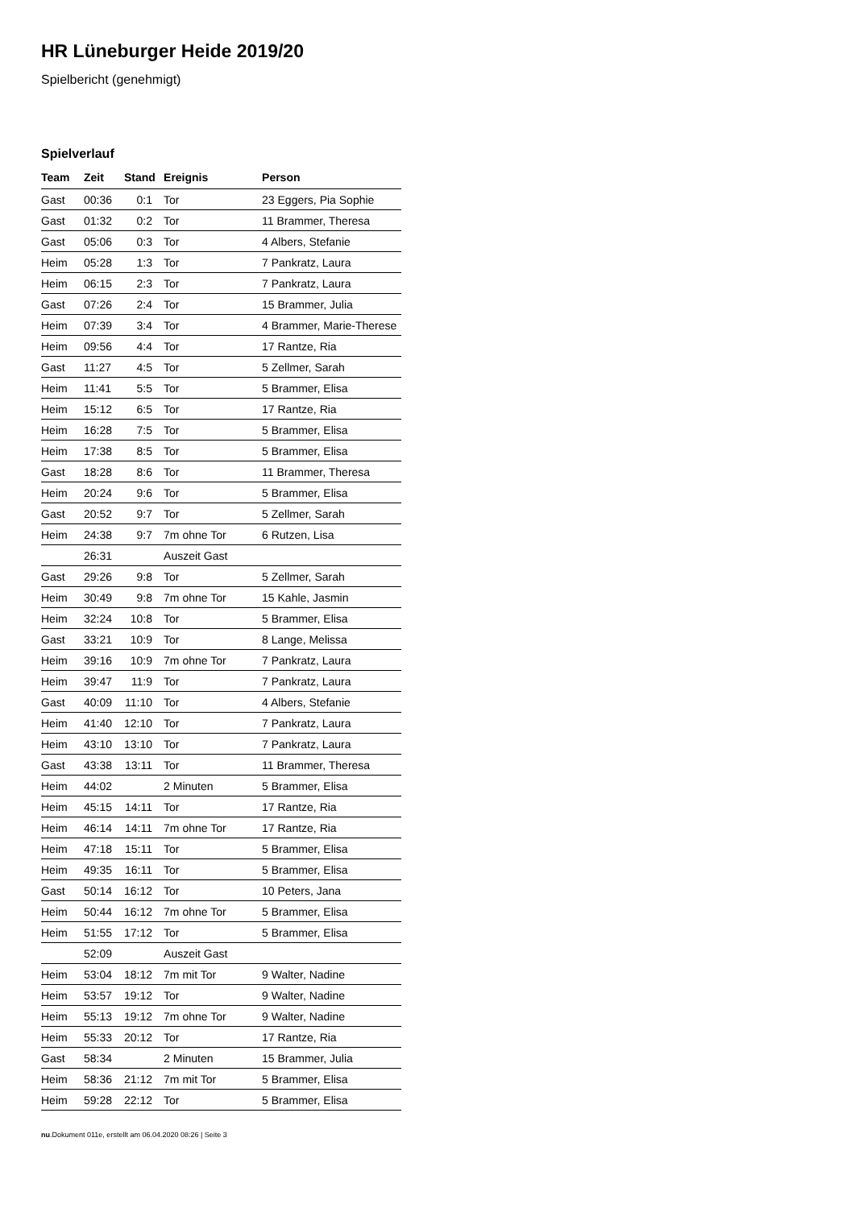HR Lüneburger Heide 2019/20
Spielbericht (genehmigt)
Spielverlauf
| Team | Zeit | Stand | Ereignis | Person |
| --- | --- | --- | --- | --- |
| Gast | 00:36 | 0:1 | Tor | 23 Eggers, Pia Sophie |
| Gast | 01:32 | 0:2 | Tor | 11 Brammer, Theresa |
| Gast | 05:06 | 0:3 | Tor | 4 Albers, Stefanie |
| Heim | 05:28 | 1:3 | Tor | 7 Pankratz, Laura |
| Heim | 06:15 | 2:3 | Tor | 7 Pankratz, Laura |
| Gast | 07:26 | 2:4 | Tor | 15 Brammer, Julia |
| Heim | 07:39 | 3:4 | Tor | 4 Brammer, Marie-Therese |
| Heim | 09:56 | 4:4 | Tor | 17 Rantze, Ria |
| Gast | 11:27 | 4:5 | Tor | 5 Zellmer, Sarah |
| Heim | 11:41 | 5:5 | Tor | 5 Brammer, Elisa |
| Heim | 15:12 | 6:5 | Tor | 17 Rantze, Ria |
| Heim | 16:28 | 7:5 | Tor | 5 Brammer, Elisa |
| Heim | 17:38 | 8:5 | Tor | 5 Brammer, Elisa |
| Gast | 18:28 | 8:6 | Tor | 11 Brammer, Theresa |
| Heim | 20:24 | 9:6 | Tor | 5 Brammer, Elisa |
| Gast | 20:52 | 9:7 | Tor | 5 Zellmer, Sarah |
| Heim | 24:38 | 9:7 | 7m ohne Tor | 6 Rutzen, Lisa |
| | 26:31 | | Auszeit Gast | |
| Gast | 29:26 | 9:8 | Tor | 5 Zellmer, Sarah |
| Heim | 30:49 | 9:8 | 7m ohne Tor | 15 Kahle, Jasmin |
| Heim | 32:24 | 10:8 | Tor | 5 Brammer, Elisa |
| Gast | 33:21 | 10:9 | Tor | 8 Lange, Melissa |
| Heim | 39:16 | 10:9 | 7m ohne Tor | 7 Pankratz, Laura |
| Heim | 39:47 | 11:9 | Tor | 7 Pankratz, Laura |
| Gast | 40:09 | 11:10 | Tor | 4 Albers, Stefanie |
| Heim | 41:40 | 12:10 | Tor | 7 Pankratz, Laura |
| Heim | 43:10 | 13:10 | Tor | 7 Pankratz, Laura |
| Gast | 43:38 | 13:11 | Tor | 11 Brammer, Theresa |
| Heim | 44:02 | | 2 Minuten | 5 Brammer, Elisa |
| Heim | 45:15 | 14:11 | Tor | 17 Rantze, Ria |
| Heim | 46:14 | 14:11 | 7m ohne Tor | 17 Rantze, Ria |
| Heim | 47:18 | 15:11 | Tor | 5 Brammer, Elisa |
| Heim | 49:35 | 16:11 | Tor | 5 Brammer, Elisa |
| Gast | 50:14 | 16:12 | Tor | 10 Peters, Jana |
| Heim | 50:44 | 16:12 | 7m ohne Tor | 5 Brammer, Elisa |
| Heim | 51:55 | 17:12 | Tor | 5 Brammer, Elisa |
| | 52:09 | | Auszeit Gast | |
| Heim | 53:04 | 18:12 | 7m mit Tor | 9 Walter, Nadine |
| Heim | 53:57 | 19:12 | Tor | 9 Walter, Nadine |
| Heim | 55:13 | 19:12 | 7m ohne Tor | 9 Walter, Nadine |
| Heim | 55:33 | 20:12 | Tor | 17 Rantze, Ria |
| Gast | 58:34 | | 2 Minuten | 15 Brammer, Julia |
| Heim | 58:36 | 21:12 | 7m mit Tor | 5 Brammer, Elisa |
| Heim | 59:28 | 22:12 | Tor | 5 Brammer, Elisa |
nu.Dokument 011e, erstellt am 06.04.2020 08:26 | Seite 3